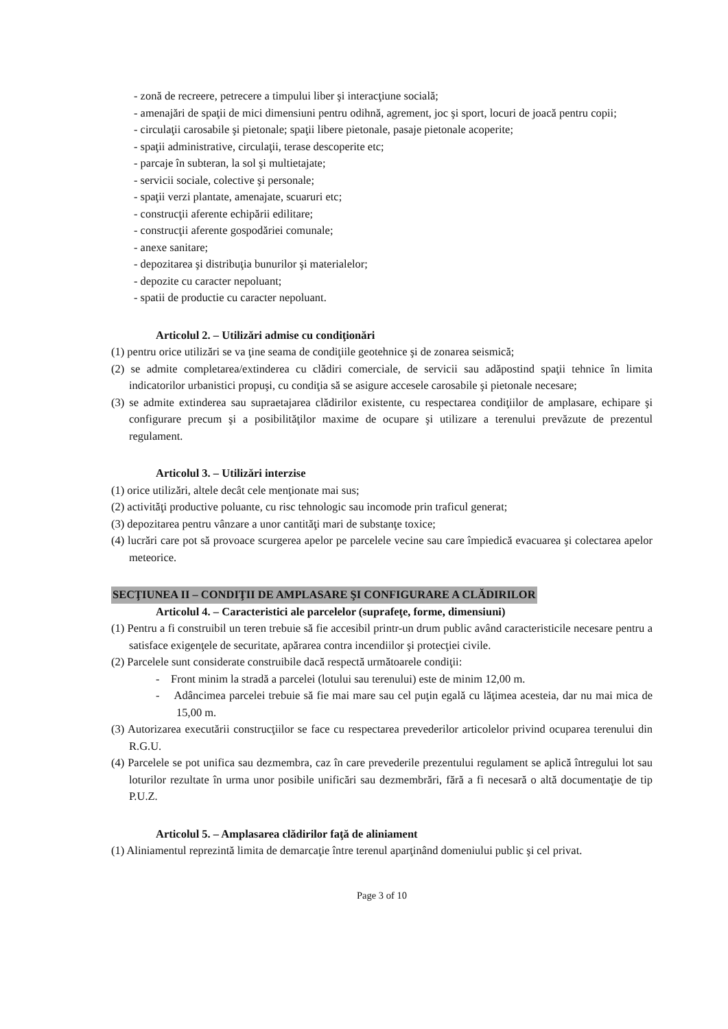- zonă de recreere, petrecere a timpului liber şi interacţiune socială;
- amenajări de spaţii de mici dimensiuni pentru odihnă, agrement, joc şi sport, locuri de joacă pentru copii;
- circulaţii carosabile şi pietonale; spaţii libere pietonale, pasaje pietonale acoperite;
- spaţii administrative, circulaţii, terase descoperite etc;
- parcaje în subteran, la sol şi multietajate;
- servicii sociale, colective şi personale;
- spaţii verzi plantate, amenajate, scuaruri etc;
- construcţii aferente echipării edilitare;
- construcţii aferente gospodăriei comunale;
- anexe sanitare;
- depozitarea şi distribuţia bunurilor şi materialelor;
- depozite cu caracter nepoluant;
- spatii de productie cu caracter nepoluant.
Articolul 2. – Utilizări admise cu condiţionări
(1) pentru orice utilizări se va ţine seama de condiţiile geotehnice şi de zonarea seismică;
(2) se admite completarea/extinderea cu clădiri comerciale, de servicii sau adăpostind spaţii tehnice în limita indicatorilor urbanistici propuşi, cu condiţia să se asigure accesele carosabile şi pietonale necesare;
(3) se admite extinderea sau supraetajarea clădirilor existente, cu respectarea condiţiilor de amplasare, echipare şi configurare precum şi a posibilităţilor maxime de ocupare şi utilizare a terenului prevăzute de prezentul regulament.
Articolul 3. – Utilizări interzise
(1) orice utilizări, altele decât cele menţionate mai sus;
(2) activităţi productive poluante, cu risc tehnologic sau incomode prin traficul generat;
(3) depozitarea pentru vânzare a unor cantităţi mari de substanţe toxice;
(4) lucrări care pot să provoace scurgerea apelor pe parcelele vecine sau care împiedică evacuarea şi colectarea apelor meteorice.
SECŢIUNEA II – CONDIŢII DE AMPLASARE ŞI CONFIGURARE A CLĂDIRILOR
Articolul 4. – Caracteristici ale parcelelor (suprafeţe, forme, dimensiuni)
(1) Pentru a fi construibil un teren trebuie să fie accesibil printr-un drum public având caracteristicile necesare pentru a satisface exigenţele de securitate, apărarea contra incendiilor şi protecţiei civile.
(2) Parcelele sunt considerate construibile dacă respectă următoarele condiţii:
- Front minim la stradă a parcelei (lotului sau terenului) este de minim 12,00 m.
- Adâncimea parcelei trebuie să fie mai mare sau cel puţin egală cu lăţimea acesteia, dar nu mai mica de 15,00 m.
(3) Autorizarea executării construcţiilor se face cu respectarea prevederilor articolelor privind ocuparea terenului din R.G.U.
(4) Parcelele se pot unifica sau dezmembra, caz în care prevederile prezentului regulament se aplică întregului lot sau loturilor rezultate în urma unor posibile unificări sau dezmembrări, fără a fi necesară o altă documentaţie de tip P.U.Z.
Articolul 5. – Amplasarea clădirilor faţă de aliniament
(1) Aliniamentul reprezintă limita de demarcaţie între terenul aparţinând domeniului public şi cel privat.
Page 3 of 10